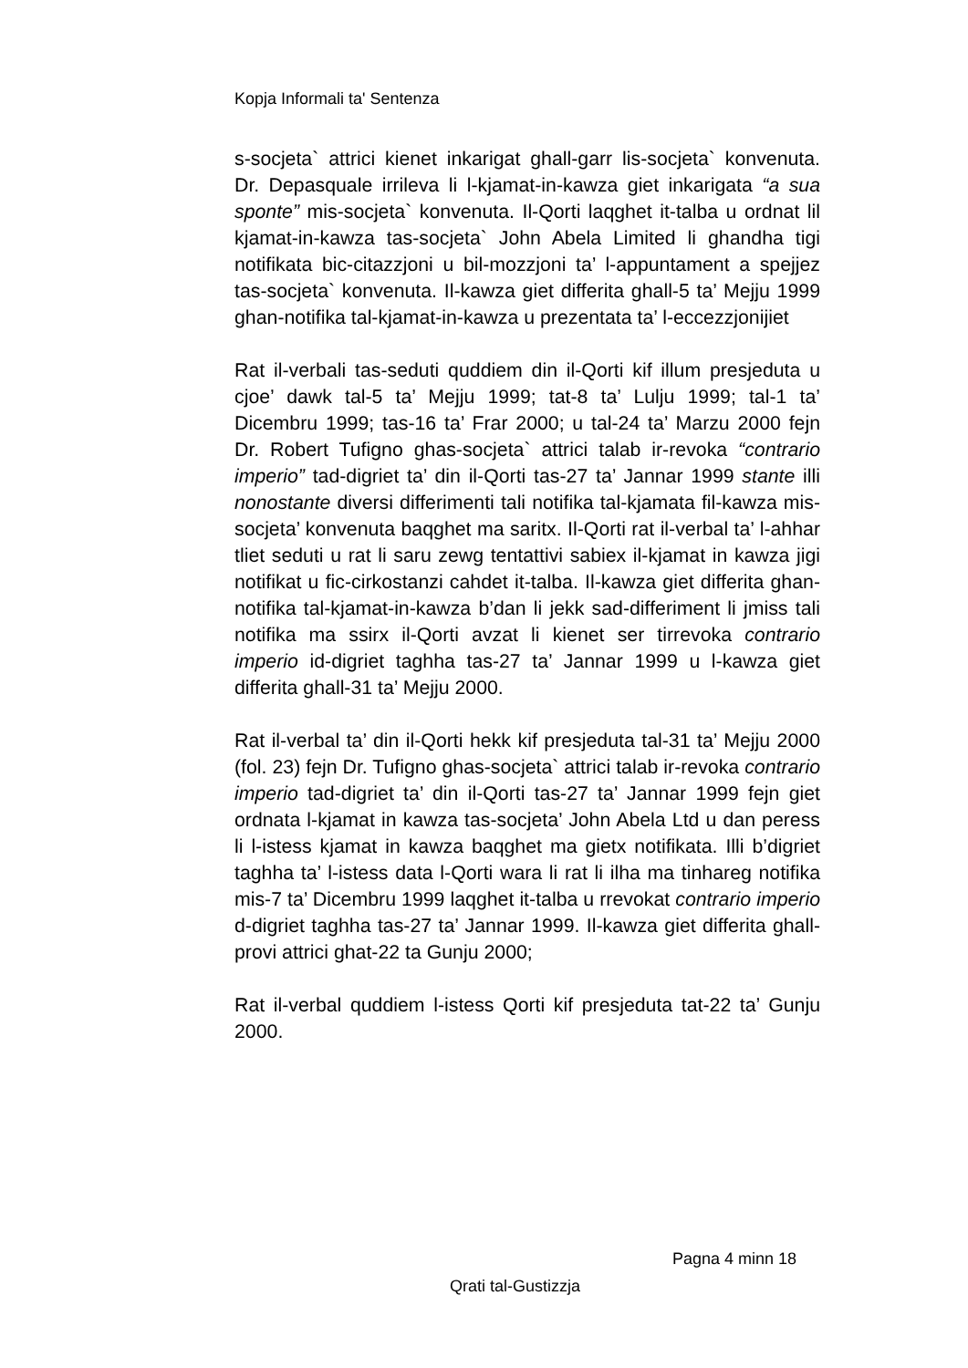Kopja Informali ta' Sentenza
s-socjeta` attrici kienet inkarigat ghall-garr lis-socjeta` konvenuta. Dr. Depasquale irrileva li l-kjamat-in-kawza giet inkarigata “a sua sponte” mis-socjeta` konvenuta. Il-Qorti laqghet it-talba u ordnat lil kjamat-in-kawza tas-socjeta` John Abela Limited li ghandha tigi notifikata bic-citazzjoni u bil-mozzjoni ta’ l-appuntament a spejjez tas-socjeta` konvenuta. Il-kawza giet differita ghall-5 ta’ Mejju 1999 ghan-notifika tal-kjamat-in-kawza u prezentata ta’ l-eccezzjonijiet
Rat il-verbali tas-seduti quddiem din il-Qorti kif illum presjeduta u cjoe’ dawk tal-5 ta’ Mejju 1999; tat-8 ta’ Lulju 1999; tal-1 ta’ Dicembru 1999; tas-16 ta’ Frar 2000; u tal-24 ta’ Marzu 2000 fejn Dr. Robert Tufigno ghas-socjeta` attrici talab ir-revoka “contrario imperio” tad-digriet ta’ din il-Qorti tas-27 ta’ Jannar 1999 stante illi nonostante diversi differimenti tali notifika tal-kjamata fil-kawza mis-socjeta’ konvenuta baqghet ma saritx. Il-Qorti rat il-verbal ta’ l-ahhar tliet seduti u rat li saru zewg tentattivi sabiex il-kjamat in kawza jigi notifikat u fic-cirkostanzi cahdet it-talba. Il-kawza giet differita ghan-notifika tal-kjamat-in-kawza b’dan li jekk sad-differiment li jmiss tali notifika ma ssirx il-Qorti avzat li kienet ser tirrevoka contrario imperio id-digriet taghha tas-27 ta’ Jannar 1999 u l-kawza giet differita ghall-31 ta’ Mejju 2000.
Rat il-verbal ta’ din il-Qorti hekk kif presjeduta tal-31 ta’ Mejju 2000 (fol. 23) fejn Dr. Tufigno ghas-socjeta` attrici talab ir-revoka contrario imperio tad-digriet ta’ din il-Qorti tas-27 ta’ Jannar 1999 fejn giet ordnata l-kjamat in kawza tas-socjeta’ John Abela Ltd u dan peress li l-istess kjamat in kawza baqghet ma gietx notifikata. Illi b’digriet taghha ta’ l-istess data l-Qorti wara li rat li ilha ma tinhareg notifika mis-7 ta’ Dicembru 1999 laqghet it-talba u rrevokat contrario imperio d-digriet taghha tas-27 ta’ Jannar 1999. Il-kawza giet differita ghall-provi attrici ghat-22 ta Gunju 2000;
Rat il-verbal quddiem l-istess Qorti kif presjeduta tat-22 ta’ Gunju 2000.
Pagna 4 minn 18
Qrati tal-Gustizzja